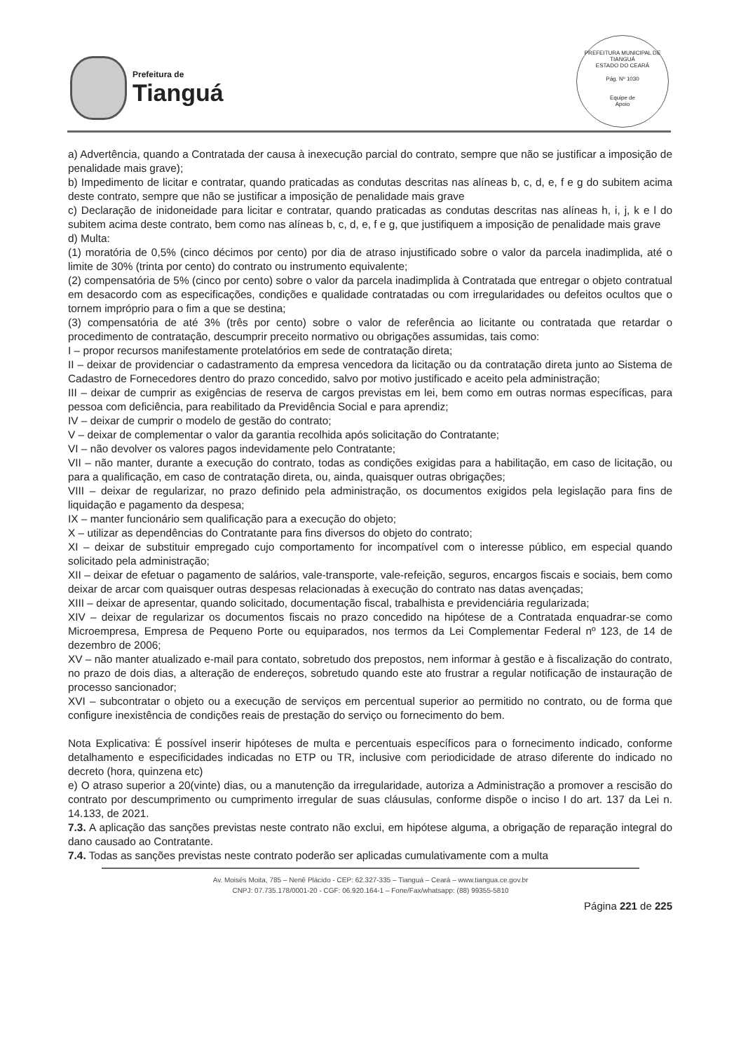Prefeitura de
Tianguá
PREFEITURA MUNICIPAL DE TIANGUÁ
ESTADO DO CEARÁ
Pág. Nº 1030
Equipe de
Apoio
a) Advertência, quando a Contratada der causa à inexecução parcial do contrato, sempre que não se justificar a imposição de penalidade mais grave);
b) Impedimento de licitar e contratar, quando praticadas as condutas descritas nas alíneas b, c, d, e, f e g do subitem acima deste contrato, sempre que não se justificar a imposição de penalidade mais grave
c) Declaração de inidoneidade para licitar e contratar, quando praticadas as condutas descritas nas alíneas h, i, j, k e l do subitem acima deste contrato, bem como nas alíneas b, c, d, e, f e g, que justifiquem a imposição de penalidade mais grave
d) Multa:
(1) moratória de 0,5% (cinco décimos por cento) por dia de atraso injustificado sobre o valor da parcela inadimplida, até o limite de 30% (trinta por cento) do contrato ou instrumento equivalente;
(2) compensatória de 5% (cinco por cento) sobre o valor da parcela inadimplida à Contratada que entregar o objeto contratual em desacordo com as especificações, condições e qualidade contratadas ou com irregularidades ou defeitos ocultos que o tornem impróprio para o fim a que se destina;
(3) compensatória de até 3% (três por cento) sobre o valor de referência ao licitante ou contratada que retardar o procedimento de contratação, descumprir preceito normativo ou obrigações assumidas, tais como:
I – propor recursos manifestamente protelatórios em sede de contratação direta;
II – deixar de providenciar o cadastramento da empresa vencedora da licitação ou da contratação direta junto ao Sistema de Cadastro de Fornecedores dentro do prazo concedido, salvo por motivo justificado e aceito pela administração;
III – deixar de cumprir as exigências de reserva de cargos previstas em lei, bem como em outras normas específicas, para pessoa com deficiência, para reabilitado da Previdência Social e para aprendiz;
IV – deixar de cumprir o modelo de gestão do contrato;
V – deixar de complementar o valor da garantia recolhida após solicitação do Contratante;
VI – não devolver os valores pagos indevidamente pelo Contratante;
VII – não manter, durante a execução do contrato, todas as condições exigidas para a habilitação, em caso de licitação, ou para a qualificação, em caso de contratação direta, ou, ainda, quaisquer outras obrigações;
VIII – deixar de regularizar, no prazo definido pela administração, os documentos exigidos pela legislação para fins de liquidação e pagamento da despesa;
IX – manter funcionário sem qualificação para a execução do objeto;
X – utilizar as dependências do Contratante para fins diversos do objeto do contrato;
XI – deixar de substituir empregado cujo comportamento for incompatível com o interesse público, em especial quando solicitado pela administração;
XII – deixar de efetuar o pagamento de salários, vale-transporte, vale-refeição, seguros, encargos fiscais e sociais, bem como deixar de arcar com quaisquer outras despesas relacionadas à execução do contrato nas datas avençadas;
XIII – deixar de apresentar, quando solicitado, documentação fiscal, trabalhista e previdenciária regularizada;
XIV – deixar de regularizar os documentos fiscais no prazo concedido na hipótese de a Contratada enquadrar-se como Microempresa, Empresa de Pequeno Porte ou equiparados, nos termos da Lei Complementar Federal nº 123, de 14 de dezembro de 2006;
XV – não manter atualizado e-mail para contato, sobretudo dos prepostos, nem informar à gestão e à fiscalização do contrato, no prazo de dois dias, a alteração de endereços, sobretudo quando este ato frustrar a regular notificação de instauração de processo sancionador;
XVI – subcontratar o objeto ou a execução de serviços em percentual superior ao permitido no contrato, ou de forma que configure inexistência de condições reais de prestação do serviço ou fornecimento do bem.
Nota Explicativa: É possível inserir hipóteses de multa e percentuais específicos para o fornecimento indicado, conforme detalhamento e especificidades indicadas no ETP ou TR, inclusive com periodicidade de atraso diferente do indicado no decreto (hora, quinzena etc)
e) O atraso superior a 20(vinte) dias, ou a manutenção da irregularidade, autoriza a Administração a promover a rescisão do contrato por descumprimento ou cumprimento irregular de suas cláusulas, conforme dispõe o inciso I do art. 137 da Lei n. 14.133, de 2021.
7.3. A aplicação das sanções previstas neste contrato não exclui, em hipótese alguma, a obrigação de reparação integral do dano causado ao Contratante.
7.4. Todas as sanções previstas neste contrato poderão ser aplicadas cumulativamente com a multa
Av. Moisés Moita, 785 – Nenê Plácido - CEP: 62.327-335 – Tianguá – Ceará – www.tiangua.ce.gov.br
CNPJ: 07.735.178/0001-20 - CGF: 06.920.164-1 – Fone/Fax/whatsapp: (88) 99355-5810
Página 221 de 225